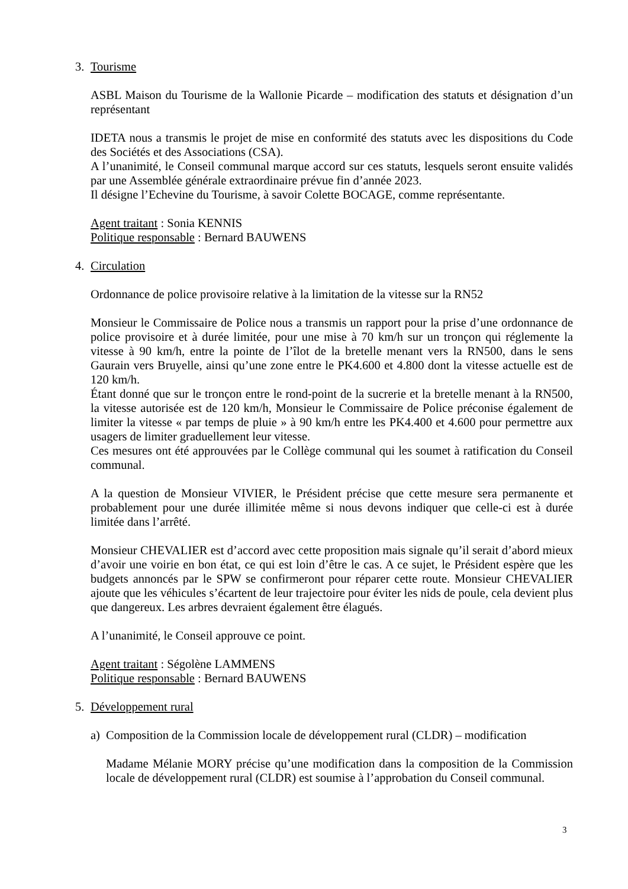3. Tourisme
ASBL Maison du Tourisme de la Wallonie Picarde – modification des statuts et désignation d’un représentant
IDETA nous a transmis le projet de mise en conformité des statuts avec les dispositions du Code des Sociétés et des Associations (CSA).
A l’unanimité, le Conseil communal marque accord sur ces statuts, lesquels seront ensuite validés par une Assemblée générale extraordinaire prévue fin d’année 2023.
Il désigne l’Echevine du Tourisme, à savoir Colette BOCAGE, comme représentante.
Agent traitant : Sonia KENNIS
Politique responsable : Bernard BAUWENS
4. Circulation
Ordonnance de police provisoire relative à la limitation de la vitesse sur la RN52
Monsieur le Commissaire de Police nous a transmis un rapport pour la prise d’une ordonnance de police provisoire et à durée limitée, pour une mise à 70 km/h sur un tronçon qui réglemente la vitesse à 90 km/h, entre la pointe de l’îlot de la bretelle menant vers la RN500, dans le sens Gaurain vers Bruyelle, ainsi qu’une zone entre le PK4.600 et 4.800 dont la vitesse actuelle est de 120 km/h.
Étant donné que sur le tronçon entre le rond-point de la sucrerie et la bretelle menant à la RN500, la vitesse autorisée est de 120 km/h, Monsieur le Commissaire de Police préconise également de limiter la vitesse « par temps de pluie » à 90 km/h entre les PK4.400 et 4.600 pour permettre aux usagers de limiter graduellement leur vitesse.
Ces mesures ont été approuvées par le Collège communal qui les soumet à ratification du Conseil communal.
A la question de Monsieur VIVIER, le Président précise que cette mesure sera permanente et probablement pour une durée illimitée même si nous devons indiquer que celle-ci est à durée limitée dans l’arrêté.
Monsieur CHEVALIER est d’accord avec cette proposition mais signale qu’il serait d’abord mieux d’avoir une voirie en bon état, ce qui est loin d’être le cas. A ce sujet, le Président espère que les budgets annoncés par le SPW se confirmeront pour réparer cette route. Monsieur CHEVALIER ajoute que les véhicules s’écartent de leur trajectoire pour éviter les nids de poule, cela devient plus que dangereux. Les arbres devraient également être élagués.
A l’unanimité, le Conseil approuve ce point.
Agent traitant : Ségolène LAMMENS
Politique responsable : Bernard BAUWENS
5. Développement rural
a) Composition de la Commission locale de développement rural (CLDR) – modification
Madame Mélanie MORY précise qu’une modification dans la composition de la Commission locale de développement rural (CLDR) est soumise à l’approbation du Conseil communal.
3